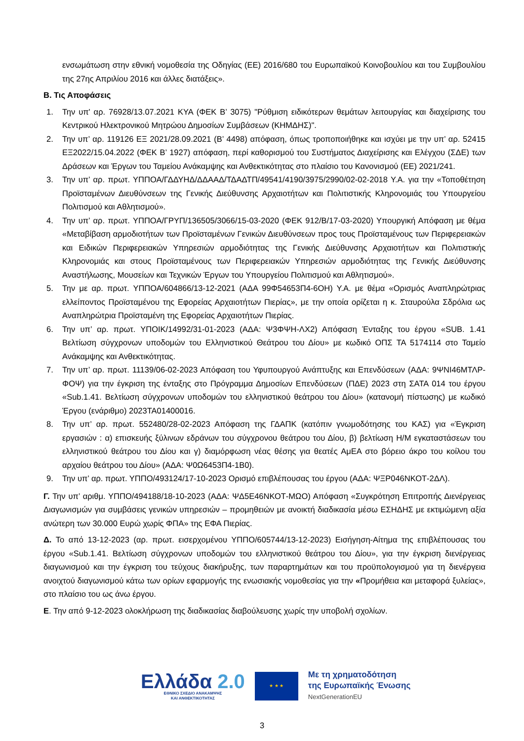ενσωμάτωση στην εθνική νομοθεσία της Οδηγίας (ΕΕ) 2016/680 του Ευρωπαϊκού Κοινοβουλίου και του Συμβουλίου της 27ης Απριλίου 2016 και άλλες διατάξεις».
Β. Τις Αποφάσεις
1. Την υπ' αρ. 76928/13.07.2021 ΚΥΑ (ΦΕΚ Β’ 3075) "Ρύθμιση ειδικότερων θεμάτων λειτουργίας και διαχείρισης του Κεντρικού Ηλεκτρονικού Μητρώου Δημοσίων Συμβάσεων (ΚΗΜΔΗΣ)".
2. Την υπ’ αρ. 119126 ΕΞ 2021/28.09.2021 (Β’ 4498) απόφαση, όπως τροποποιήθηκε και ισχύει με την υπ’ αρ. 52415 ΕΞ2022/15.04.2022 (ΦΕΚ Β’ 1927) απόφαση, περί καθορισμού του Συστήματος Διαχείρισης και Ελέγχου (ΣΔΕ) των Δράσεων και Έργων του Ταμείου Ανάκαμψης και Ανθεκτικότητας στο πλαίσιο του Κανονισμού (ΕΕ) 2021/241.
3. Την υπ’ αρ. πρωτ. ΥΠΠΟΑ/ΓΔΔΥΗΔ/ΔΔΑΑΔ/ΤΔΑΔΤΠ/49541/4190/3975/2990/02-02-2018 Υ.Α. για την «Τοποθέτηση Προϊσταμένων Διευθύνσεων της Γενικής Διεύθυνσης Αρχαιοτήτων και Πολιτιστικής Κληρονομιάς του Υπουργείου Πολιτισμού και Αθλητισμού».
4. Την υπ’ αρ. πρωτ. ΥΠΠΟΑ/ΓΡΥΠ/136505/3066/15-03-2020 (ΦΕΚ 912/Β/17-03-2020) Υπουργική Απόφαση με θέμα «Μεταβίβαση αρμοδιοτήτων των Προϊσταμένων Γενικών Διευθύνσεων προς τους Προϊσταμένους των Περιφερειακών και Ειδικών Περιφερειακών Υπηρεσιών αρμοδιότητας της Γενικής Διεύθυνσης Αρχαιοτήτων και Πολιτιστικής Κληρονομιάς και στους Προϊσταμένους των Περιφερειακών Υπηρεσιών αρμοδιότητας της Γενικής Διεύθυνσης Αναστήλωσης, Μουσείων και Τεχνικών Έργων του Υπουργείου Πολιτισμού και Αθλητισμού».
5. Την με αρ. πρωτ. ΥΠΠΟΑ/604866/13-12-2021 (ΑΔΑ 99Φ54653Π4-6ΟΗ) Υ.Α. με θέμα «Ορισμός Αναπληρώτριας ελλείποντος Προϊσταμένου της Εφορείας Αρχαιοτήτων Πιερίας», με την οποία ορίζεται η κ. Σταυρούλα Σδρόλια ως Αναπληρώτρια Προϊσταμένη της Εφορείας Αρχαιοτήτων Πιερίας.
6. Την υπ’ αρ. πρωτ. ΥΠΟΙΚ/14992/31-01-2023 (ΑΔΑ: Ψ3ΦΨΗ-ΛΧ2) Απόφαση Ένταξης του έργου «SUB. 1.41 Βελτίωση σύγχρονων υποδομών του Ελληνιστικού Θεάτρου του Δίου» με κωδικό ΟΠΣ ΤΑ 5174114 στο Ταμείο Ανάκαμψης και Ανθεκτικότητας.
7. Την υπ’ αρ. πρωτ. 11139/06-02-2023 Απόφαση του Υφυπουργού Ανάπτυξης και Επενδύσεων (ΑΔΑ: 9ΨΝΙ46ΜΤΛΡ-ΦΟΨ) για την έγκριση της ένταξης στο Πρόγραμμα Δημοσίων Επενδύσεων (ΠΔΕ) 2023 στη ΣΑΤΑ 014 του έργου «Sub.1.41. Βελτίωση σύγχρονων υποδομών του ελληνιστικού θεάτρου του Δίου» (κατανομή πίστωσης) με κωδικό Έργου (ενάριθμο) 2023ΤΑ01400016.
8. Την υπ’ αρ. πρωτ. 552480/28-02-2023 Απόφαση της ΓΔΑΠΚ (κατόπιν γνωμοδότησης του ΚΑΣ) για «Έγκριση εργασιών : α) επισκευής ξύλινων εδράνων του σύγχρονου θεάτρου του Δίου, β) βελτίωση Η/Μ εγκαταστάσεων του ελληνιστικού θεάτρου του Δίου και γ) διαμόρφωση νέας θέσης για θεατές ΑμΕΑ στο βόρειο άκρο του κοίλου του αρχαίου θεάτρου του Δίου» (ΑΔΑ: Ψ0Ω6453Π4-1Β0).
9. Την υπ’ αρ. πρωτ. ΥΠΠΟ/493124/17-10-2023 Ορισμό επιβλέπουσας του έργου (ΑΔΑ: ΨΞΡ046ΝΚΟΤ-2ΔΛ).
Γ. Την υπ’ αριθμ. ΥΠΠΟ/494188/18-10-2023 (ΑΔΑ: ΨΔ5Ε46ΝΚΟΤ-ΜΩΟ) Απόφαση «Συγκρότηση Επιτροπής Διενέργειας Διαγωνισμών για συμβάσεις γενικών υπηρεσιών – προμηθειών με ανοικτή διαδικασία μέσω ΕΣΗΔΗΣ με εκτιμώμενη αξία ανώτερη των 30.000 Ευρώ χωρίς ΦΠΑ» της ΕΦΑ Πιερίας.
Δ. Το από 13-12-2023 (αρ. πρωτ. εισερχομένου ΥΠΠΟ/605744/13-12-2023) Εισήγηση-Αίτημα της επιβλέπουσας του έργου «Sub.1.41. Βελτίωση σύγχρονων υποδομών του ελληνιστικού θεάτρου του Δίου», για την έγκριση διενέργειας διαγωνισμού και την έγκριση του τεύχους διακήρυξης, των παραρτημάτων και του προϋπολογισμού για τη διενέργεια ανοιχτού διαγωνισμού κάτω των ορίων εφαρμογής της ενωσιακής νομοθεσίας για την «Προμήθεια και μεταφορά ξυλείας», στο πλαίσιο του ως άνω έργου.
Ε. Την από 9-12-2023 ολοκλήρωση της διαδικασίας διαβούλευσης χωρίς την υποβολή σχολίων.
Ελλάδα 2.0
ΕΘΝΙΚΟ ΣΧΕΔΙΟ ΑΝΑΚΑΜΨΗΣ
ΚΑΙ ΑΝΘΕΚΤΙΚΟΤΗΤΑΣ
★ ★ ★
Με τη χρηματοδότηση
της Ευρωπαϊκής Ένωσης
NextGenerationEU
3